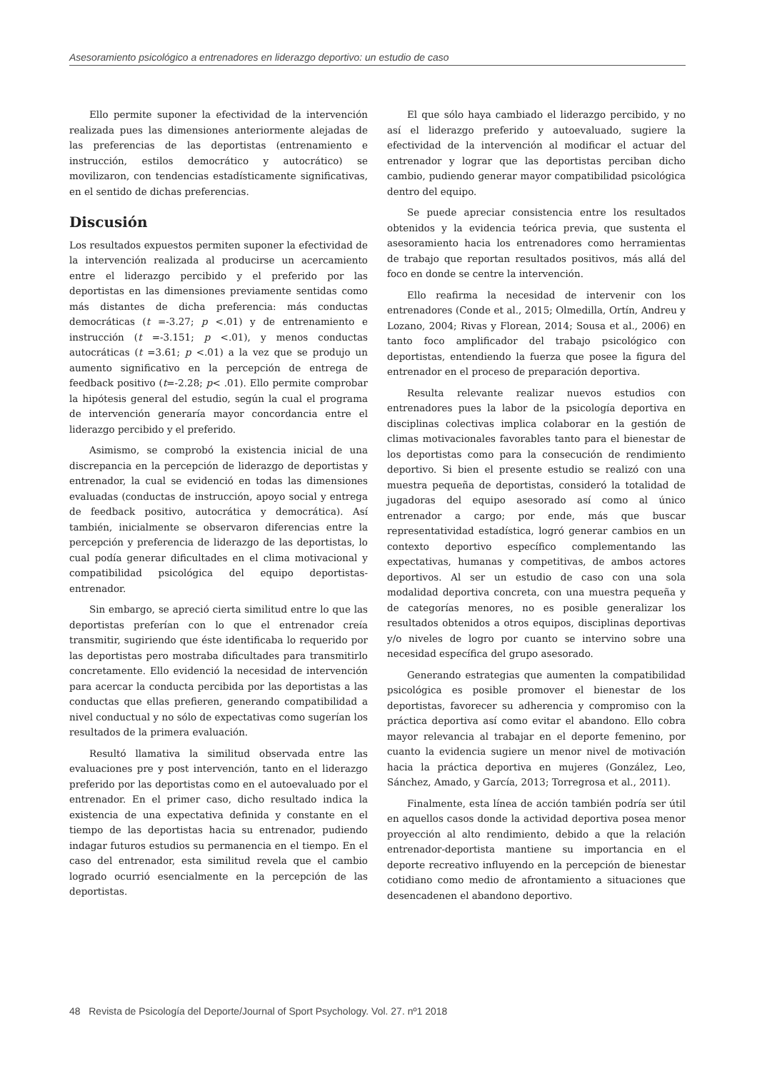Asesoramiento psicológico a entrenadores en liderazgo deportivo: un estudio de caso
Ello permite suponer la efectividad de la intervención realizada pues las dimensiones anteriormente alejadas de las preferencias de las deportistas (entrenamiento e instrucción, estilos democrático y autocrático) se movilizaron, con tendencias estadísticamente significativas, en el sentido de dichas preferencias.
Discusión
Los resultados expuestos permiten suponer la efectividad de la intervención realizada al producirse un acercamiento entre el liderazgo percibido y el preferido por las deportistas en las dimensiones previamente sentidas como más distantes de dicha preferencia: más conductas democráticas (t =-3.27; p <.01) y de entrenamiento e instrucción (t =-3.151; p <.01), y menos conductas autocráticas (t =3.61; p <.01) a la vez que se produjo un aumento significativo en la percepción de entrega de feedback positivo (t=-2.28; p< .01). Ello permite comprobar la hipótesis general del estudio, según la cual el programa de intervención generaría mayor concordancia entre el liderazgo percibido y el preferido.
Asimismo, se comprobó la existencia inicial de una discrepancia en la percepción de liderazgo de deportistas y entrenador, la cual se evidenció en todas las dimensiones evaluadas (conductas de instrucción, apoyo social y entrega de feedback positivo, autocrática y democrática). Así también, inicialmente se observaron diferencias entre la percepción y preferencia de liderazgo de las deportistas, lo cual podía generar dificultades en el clima motivacional y compatibilidad psicológica del equipo deportistas-entrenador.
Sin embargo, se apreció cierta similitud entre lo que las deportistas preferían con lo que el entrenador creía transmitir, sugiriendo que éste identificaba lo requerido por las deportistas pero mostraba dificultades para transmitirlo concretamente. Ello evidenció la necesidad de intervención para acercar la conducta percibida por las deportistas a las conductas que ellas prefieren, generando compatibilidad a nivel conductual y no sólo de expectativas como sugerían los resultados de la primera evaluación.
Resultó llamativa la similitud observada entre las evaluaciones pre y post intervención, tanto en el liderazgo preferido por las deportistas como en el autoevaluado por el entrenador. En el primer caso, dicho resultado indica la existencia de una expectativa definida y constante en el tiempo de las deportistas hacia su entrenador, pudiendo indagar futuros estudios su permanencia en el tiempo. En el caso del entrenador, esta similitud revela que el cambio logrado ocurrió esencialmente en la percepción de las deportistas.
El que sólo haya cambiado el liderazgo percibido, y no así el liderazgo preferido y autoevaluado, sugiere la efectividad de la intervención al modificar el actuar del entrenador y lograr que las deportistas perciban dicho cambio, pudiendo generar mayor compatibilidad psicológica dentro del equipo.
Se puede apreciar consistencia entre los resultados obtenidos y la evidencia teórica previa, que sustenta el asesoramiento hacia los entrenadores como herramientas de trabajo que reportan resultados positivos, más allá del foco en donde se centre la intervención.
Ello reafirma la necesidad de intervenir con los entrenadores (Conde et al., 2015; Olmedilla, Ortín, Andreu y Lozano, 2004; Rivas y Florean, 2014; Sousa et al., 2006) en tanto foco amplificador del trabajo psicológico con deportistas, entendiendo la fuerza que posee la figura del entrenador en el proceso de preparación deportiva.
Resulta relevante realizar nuevos estudios con entrenadores pues la labor de la psicología deportiva en disciplinas colectivas implica colaborar en la gestión de climas motivacionales favorables tanto para el bienestar de los deportistas como para la consecución de rendimiento deportivo. Si bien el presente estudio se realizó con una muestra pequeña de deportistas, consideró la totalidad de jugadoras del equipo asesorado así como al único entrenador a cargo; por ende, más que buscar representatividad estadística, logró generar cambios en un contexto deportivo específico complementando las expectativas, humanas y competitivas, de ambos actores deportivos. Al ser un estudio de caso con una sola modalidad deportiva concreta, con una muestra pequeña y de categorías menores, no es posible generalizar los resultados obtenidos a otros equipos, disciplinas deportivas y/o niveles de logro por cuanto se intervino sobre una necesidad específica del grupo asesorado.
Generando estrategias que aumenten la compatibilidad psicológica es posible promover el bienestar de los deportistas, favorecer su adherencia y compromiso con la práctica deportiva así como evitar el abandono. Ello cobra mayor relevancia al trabajar en el deporte femenino, por cuanto la evidencia sugiere un menor nivel de motivación hacia la práctica deportiva en mujeres (González, Leo, Sánchez, Amado, y García, 2013; Torregrosa et al., 2011).
Finalmente, esta línea de acción también podría ser útil en aquellos casos donde la actividad deportiva posea menor proyección al alto rendimiento, debido a que la relación entrenador-deportista mantiene su importancia en el deporte recreativo influyendo en la percepción de bienestar cotidiano como medio de afrontamiento a situaciones que desencadenen el abandono deportivo.
48 Revista de Psicología del Deporte/Journal of Sport Psychology. Vol. 27. nº1 2018